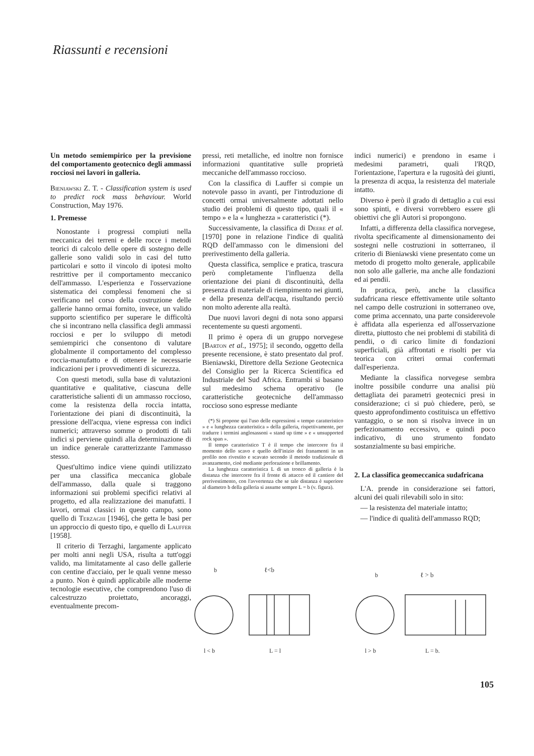Riassunti e recensioni
Un metodo semiempirico per la previsione del comportamento geotecnico degli ammassi rocciosi nei lavori in galleria.
Bieniawski Z. T. - Classification system is used to predict rock mass behaviour. World Construction, May 1976.
1. Premesse
Nonostante i progressi compiuti nella meccanica dei terreni e delle rocce i metodi teorici di calcolo delle opere di sostegno delle gallerie sono validi solo in casi del tutto particolari e sotto il vincolo di ipotesi molto restrittive per il comportamento meccanico dell'ammasso. L'esperienza e l'osservazione sistematica dei complessi fenomeni che si verificano nel corso della costruzione delle gallerie hanno ormai fornito, invece, un valido supporto scientifico per superare le difficoltà che si incontrano nella classifica degli ammassi rocciosi e per lo sviluppo di metodi semiempirici che consentono di valutare globalmente il comportamento del complesso roccia-manufatto e di ottenere le necessarie indicazioni per i provvedimenti di sicurezza.
Con questi metodi, sulla base di valutazioni quantitative e qualitative, ciascuna delle caratteristiche salienti di un ammasso roccioso, come la resistenza della roccia intatta, l'orientazione dei piani di discontinuità, la pressione dell'acqua, viene espressa con indici numerici; attraverso somme o prodotti di tali indici si perviene quindi alla determinazione di un indice generale caratterizzante l'ammasso stesso.
Quest'ultimo indice viene quindi utilizzato per una classifica meccanica globale dell'ammasso, dalla quale si traggono informazioni sui problemi specifici relativi al progetto, ed alla realizzazione dei manufatti. I lavori, ormai classici in questo campo, sono quello di Terzaghi [1946], che getta le basi per un approccio di questo tipo, e quello di Lauffer [1958].
Il criterio di Terzaghi, largamente applicato per molti anni negli USA, risulta a tutt'oggi valido, ma limitatamente al caso delle gallerie con centine d'acciaio, per le quali venne messo a punto. Non è quindi applicabile alle moderne tecnologie esecutive, che comprendono l'uso di calcestruzzo proiettato, ancoraggi, eventualmente precom-
pressi, reti metalliche, ed inoltre non fornisce informazioni quantitative sulle proprietà meccaniche dell'ammasso roccioso.
Con la classifica di Lauffer si compie un notevole passo in avanti, per l'introduzione di concetti ormai universalmente adottati nello studio dei problemi di questo tipo, quali il « tempo » e la « lunghezza » caratteristici (*).
Successivamente, la classifica di Deere et al. [1970] pone in relazione l'indice di qualità RQD dell'ammasso con le dimensioni del prerivestimento della galleria.
Questa classifica, semplice e pratica, trascura però completamente l'influenza della orientazione dei piani di discontinuità, della presenza di materiale di riempimento nei giunti, e della presenza dell'acqua, risultando perciò non molto aderente alla realtà.
Due nuovi lavori degni di nota sono apparsi recentemente su questi argomenti.
Il primo è opera di un gruppo norvegese [Barton et al., 1975]; il secondo, oggetto della presente recensione, è stato presentato dal prof. Bieniawski, Direttore della Sezione Geotecnica del Consiglio per la Ricerca Scientifica ed Industriale del Sud Africa. Entrambi si basano sul medesimo schema operativo (le caratteristiche geotecniche dell'ammasso roccioso sono espresse mediante
(*) Si propone qui l'uso delle espressioni « tempo caratteristico » e « lunghezza caratteristica » della galleria, rispettivamente, per tradurre i termini anglosassoni « stand up time » e « unsupported rock span ».
Il tempo caratteristico T è il tempo che intercorre fra il momento dello scavo e quello dell'inizio dei franamenti in un profilo non rivestito e scavato secondo il metodo tradizionale di avanzamento, cioè mediante perforazione e brillamento.
La lunghezza caratteristica L di un tronco di galleria è la distanza che intercorre fra il fronte di attacco ed il cantiere del prerivestimento, con l'avvertenza che se tale distanza è superiore al diametro b della galleria si assume sempre L = b (v. figura).
indici numerici) e prendono in esame i medesimi parametri, quali l'RQD, l'orientazione, l'apertura e la rugosità dei giunti, la presenza di acqua, la resistenza del materiale intatto.
Diverso è però il grado di dettaglio a cui essi sono spinti, e diversi vorrebbero essere gli obiettivi che gli Autori si propongono.
Infatti, a differenza della classifica norvegese, rivolta specificamente al dimensionamento dei sostegni nelle costruzioni in sotterraneo, il criterio di Bieniawski viene presentato come un metodo di progetto molto generale, applicabile non solo alle gallerie, ma anche alle fondazioni ed ai pendii.
In pratica, però, anche la classifica sudafricana riesce effettivamente utile soltanto nel campo delle costruzioni in sotterraneo ove, come prima accennato, una parte considerevole è affidata alla esperienza ed all'osservazione diretta, piuttosto che nei problemi di stabilità di pendii, o di carico limite di fondazioni superficiali, già affrontati e risolti per via teorica con criteri ormai confermati dall'esperienza.
Mediante la classifica norvegese sembra inoltre possibile condurre una analisi più dettagliata dei parametri geotecnici presi in considerazione; ci si può chiedere, però, se questo approfondimento costituisca un effettivo vantaggio, o se non si risolva invece in un perfezionamento eccessivo, e quindi poco indicativo, di uno strumento fondato sostanzialmente su basi empiriche.
2. La classifica geomeccanica sudafricana
L'A. prende in considerazione sei fattori, alcuni dei quali rilevabili solo in sito:
— la resistenza del materiale intatto;
— l'indice di qualità dell'ammasso RQD;
b
ℓ<b
b
ℓ > b
l < b
L = l
l > b
L = b.
105